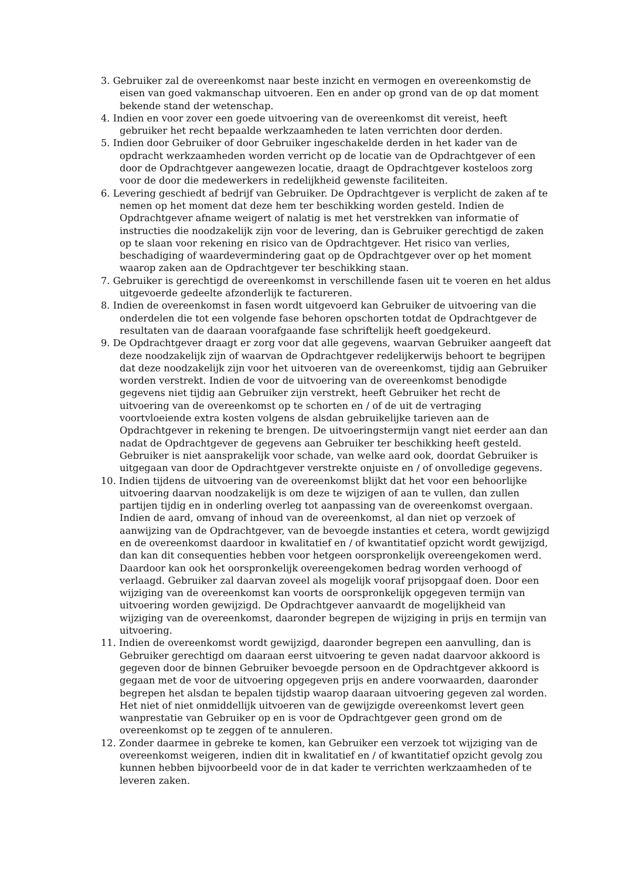3. Gebruiker zal de overeenkomst naar beste inzicht en vermogen en overeenkomstig de eisen van goed vakmanschap uitvoeren. Een en ander op grond van de op dat moment bekende stand der wetenschap.
4. Indien en voor zover een goede uitvoering van de overeenkomst dit vereist, heeft gebruiker het recht bepaalde werkzaamheden te laten verrichten door derden.
5. Indien door Gebruiker of door Gebruiker ingeschakelde derden in het kader van de opdracht werkzaamheden worden verricht op de locatie van de Opdrachtgever of een door de Opdrachtgever aangewezen locatie, draagt de Opdrachtgever kosteloos zorg voor de door die medewerkers in redelijkheid gewenste faciliteiten.
6. Levering geschiedt af bedrijf van Gebruiker. De Opdrachtgever is verplicht de zaken af te nemen op het moment dat deze hem ter beschikking worden gesteld. Indien de Opdrachtgever afname weigert of nalatig is met het verstrekken van informatie of instructies die noodzakelijk zijn voor de levering, dan is Gebruiker gerechtigd de zaken op te slaan voor rekening en risico van de Opdrachtgever. Het risico van verlies, beschadiging of waardevermindering gaat op de Opdrachtgever over op het moment waarop zaken aan de Opdrachtgever ter beschikking staan.
7. Gebruiker is gerechtigd de overeenkomst in verschillende fasen uit te voeren en het aldus uitgevoerde gedeelte afzonderlijk te factureren.
8. Indien de overeenkomst in fasen wordt uitgevoerd kan Gebruiker de uitvoering van die onderdelen die tot een volgende fase behoren opschorten totdat de Opdrachtgever de resultaten van de daaraan voorafgaande fase schriftelijk heeft goedgekeurd.
9. De Opdrachtgever draagt er zorg voor dat alle gegevens, waarvan Gebruiker aangeeft dat deze noodzakelijk zijn of waarvan de Opdrachtgever redelijkerwijs behoort te begrijpen dat deze noodzakelijk zijn voor het uitvoeren van de overeenkomst, tijdig aan Gebruiker worden verstrekt. Indien de voor de uitvoering van de overeenkomst benodigde gegevens niet tijdig aan Gebruiker zijn verstrekt, heeft Gebruiker het recht de uitvoering van de overeenkomst op te schorten en / of de uit de vertraging voortvloeiende extra kosten volgens de alsdan gebruikelijke tarieven aan de Opdrachtgever in rekening te brengen. De uitvoeringstermijn vangt niet eerder aan dan nadat de Opdrachtgever de gegevens aan Gebruiker ter beschikking heeft gesteld. Gebruiker is niet aansprakelijk voor schade, van welke aard ook, doordat Gebruiker is uitgegaan van door de Opdrachtgever verstrekte onjuiste en / of onvolledige gegevens.
10. Indien tijdens de uitvoering van de overeenkomst blijkt dat het voor een behoorlijke uitvoering daarvan noodzakelijk is om deze te wijzigen of aan te vullen, dan zullen partijen tijdig en in onderling overleg tot aanpassing van de overeenkomst overgaan. Indien de aard, omvang of inhoud van de overeenkomst, al dan niet op verzoek of aanwijzing van de Opdrachtgever, van de bevoegde instanties et cetera, wordt gewijzigd en de overeenkomst daardoor in kwalitatief en / of kwantitatief opzicht wordt gewijzigd, dan kan dit consequenties hebben voor hetgeen oorspronkelijk overeengekomen werd. Daardoor kan ook het oorspronkelijk overeengekomen bedrag worden verhoogd of verlaagd. Gebruiker zal daarvan zoveel als mogelijk vooraf prijsopgaaf doen. Door een wijziging van de overeenkomst kan voorts de oorspronkelijk opgegeven termijn van uitvoering worden gewijzigd. De Opdrachtgever aanvaardt de mogelijkheid van wijziging van de overeenkomst, daaronder begrepen de wijziging in prijs en termijn van uitvoering.
11. Indien de overeenkomst wordt gewijzigd, daaronder begrepen een aanvulling, dan is Gebruiker gerechtigd om daaraan eerst uitvoering te geven nadat daarvoor akkoord is gegeven door de binnen Gebruiker bevoegde persoon en de Opdrachtgever akkoord is gegaan met de voor de uitvoering opgegeven prijs en andere voorwaarden, daaronder begrepen het alsdan te bepalen tijdstip waarop daaraan uitvoering gegeven zal worden. Het niet of niet onmiddellijk uitvoeren van de gewijzigde overeenkomst levert geen wanprestatie van Gebruiker op en is voor de Opdrachtgever geen grond om de overeenkomst op te zeggen of te annuleren.
12. Zonder daarmee in gebreke te komen, kan Gebruiker een verzoek tot wijziging van de overeenkomst weigeren, indien dit in kwalitatief en / of kwantitatief opzicht gevolg zou kunnen hebben bijvoorbeeld voor de in dat kader te verrichten werkzaamheden of te leveren zaken.